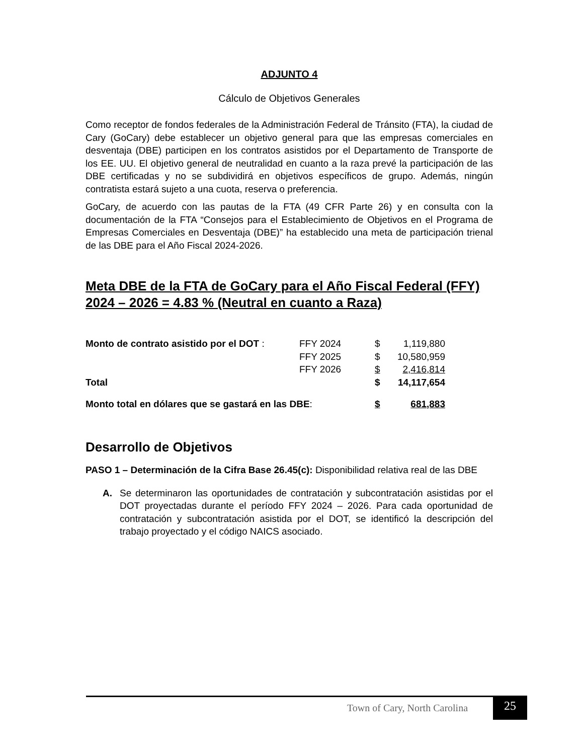ADJUNTO 4
Cálculo de Objetivos Generales
Como receptor de fondos federales de la Administración Federal de Tránsito (FTA), la ciudad de Cary (GoCary) debe establecer un objetivo general para que las empresas comerciales en desventaja (DBE) participen en los contratos asistidos por el Departamento de Transporte de los EE. UU. El objetivo general de neutralidad en cuanto a la raza prevé la participación de las DBE certificadas y no se subdividirá en objetivos específicos de grupo. Además, ningún contratista estará sujeto a una cuota, reserva o preferencia.
GoCary, de acuerdo con las pautas de la FTA (49 CFR Parte 26) y en consulta con la documentación de la FTA “Consejos para el Establecimiento de Objetivos en el Programa de Empresas Comerciales en Desventaja (DBE)” ha establecido una meta de participación trienal de las DBE para el Año Fiscal 2024-2026.
Meta DBE de la FTA de GoCary para el Año Fiscal Federal (FFY) 2024 – 2026 = 4.83 % (Neutral en cuanto a Raza)
| Monto de contrato asistido por el DOT : | FFY 2024 | $ | 1,119,880 |
| | FFY 2025 | $ | 10,580,959 |
| | FFY 2026 | $ | 2,416,814 |
| Total | | $ | 14,117,654 |
| Monto total en dólares que se gastará en las DBE : | | $ | 681,883 |
Desarrollo de Objetivos
PASO 1 – Determinación de la Cifra Base 26.45(c): Disponibilidad relativa real de las DBE
A. Se determinaron las oportunidades de contratación y subcontratación asistidas por el DOT proyectadas durante el período FFY 2024 – 2026. Para cada oportunidad de contratación y subcontratación asistida por el DOT, se identificó la descripción del trabajo proyectado y el código NAICS asociado.
Town of Cary, North Carolina 25